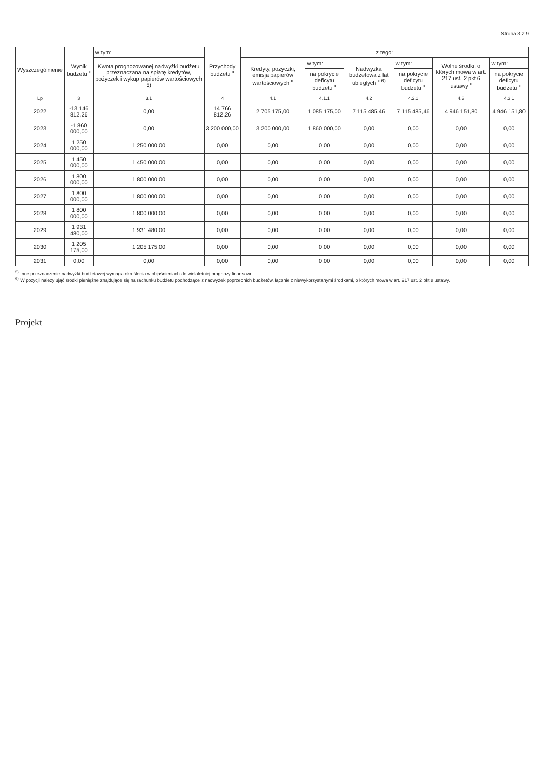Strona 3 z 9
| Wyszczególnienie | Wynik budżetu <sup>x</sup> | w tym: | Przychody budżetu <sup>x</sup> | z tego: | | | | | |
| --- | --- | --- | --- | --- | --- | --- | --- | --- | --- |
| | | Kwota prognozowanej nadwyżki budżetu przeznaczana na spłatę kredytów, pożyczek i wykup papierów wartościowych 5) | | Kredyty, pożyczki, emisja papierów wartościowych <sup>x</sup> | w tym: | Nadwyżka budżetowa z lat ubiegłych <sup>x 6)</sup> | w tym: | Wolne środki, o których mowa w art. 217 ust. 2 pkt 6 ustawy <sup>x</sup> | w tym: |
| | | | | | na pokrycie deficytu budżetu <sup>x</sup> | | na pokrycie deficytu budżetu <sup>x</sup> | | na pokrycie deficytu budżetu <sup>x</sup> |
| Lp | 3 | 3.1 | 4 | 4.1 | 4.1.1 | 4.2 | 4.2.1 | 4.3 | 4.3.1 |
| 2022 | -13 146 812,26 | 0,00 | 14 766 812,26 | 2 705 175,00 | 1 085 175,00 | 7 115 485,46 | 7 115 485,46 | 4 946 151,80 | 4 946 151,80 |
| 2023 | -1 860 000,00 | 0,00 | 3 200 000,00 | 3 200 000,00 | 1 860 000,00 | 0,00 | 0,00 | 0,00 | 0,00 |
| 2024 | 1 250 000,00 | 1 250 000,00 | 0,00 | 0,00 | 0,00 | 0,00 | 0,00 | 0,00 | 0,00 |
| 2025 | 1 450 000,00 | 1 450 000,00 | 0,00 | 0,00 | 0,00 | 0,00 | 0,00 | 0,00 | 0,00 |
| 2026 | 1 800 000,00 | 1 800 000,00 | 0,00 | 0,00 | 0,00 | 0,00 | 0,00 | 0,00 | 0,00 |
| 2027 | 1 800 000,00 | 1 800 000,00 | 0,00 | 0,00 | 0,00 | 0,00 | 0,00 | 0,00 | 0,00 |
| 2028 | 1 800 000,00 | 1 800 000,00 | 0,00 | 0,00 | 0,00 | 0,00 | 0,00 | 0,00 | 0,00 |
| 2029 | 1 931 480,00 | 1 931 480,00 | 0,00 | 0,00 | 0,00 | 0,00 | 0,00 | 0,00 | 0,00 |
| 2030 | 1 205 175,00 | 1 205 175,00 | 0,00 | 0,00 | 0,00 | 0,00 | 0,00 | 0,00 | 0,00 |
| 2031 | 0,00 | 0,00 | 0,00 | 0,00 | 0,00 | 0,00 | 0,00 | 0,00 | 0,00 |
<sup>5)</sup> Inne przeznaczenie nadwyżki budżetowej wymaga określenia w objaśnieniach do wieloletniej prognozy finansowej.
<sup>6)</sup> W pozycji należy ująć środki pieniężne znajdujące się na rachunku budżetu pochodzące z nadwyżek poprzednich budżetów, łącznie z niewykorzystanymi środkami, o których mowa w art. 217 ust. 2 pkt 8 ustawy.
Projekt